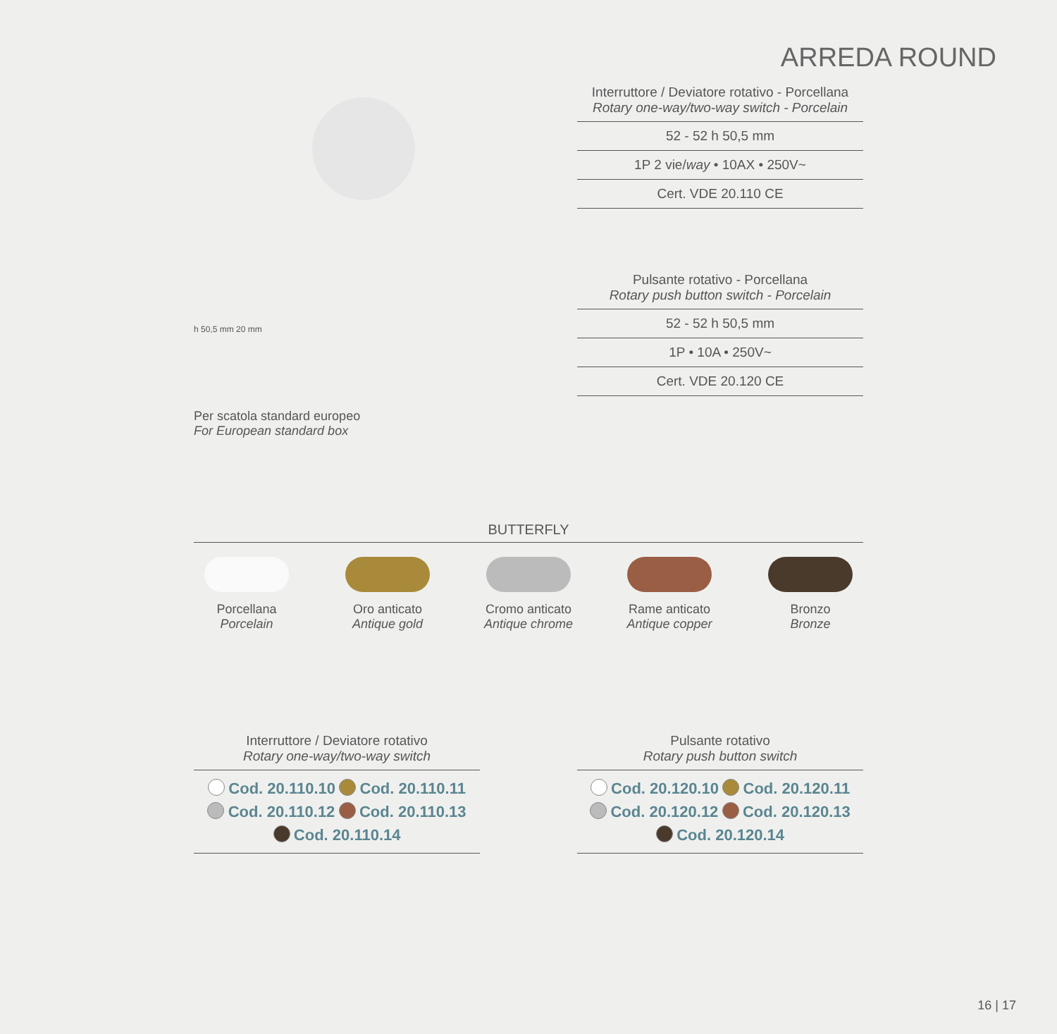ARREDA ROUND
Interruttore / Deviatore rotativo - Porcellana
Rotary one-way/two-way switch - Porcelain
52 - 52 h 50,5 mm
1P 2 vie/way • 10AX • 250V~
Cert. VDE 20.110 CE
Pulsante rotativo - Porcellana
Rotary push button switch - Porcelain
52 - 52 h 50,5 mm
1P • 10A • 250V~
Cert. VDE 20.120 CE
h 50,5 mm 20 mm
Per scatola standard europeo
For European standard box
BUTTERFLY
Porcellana
Porcelain
Oro anticato
Antique gold
Cromo anticato
Antique chrome
Rame anticato
Antique copper
Bronzo
Bronze
Interruttore / Deviatore rotativo
Rotary one-way/two-way switch
Cod. 20.110.10 Cod. 20.110.11
Cod. 20.110.12 Cod. 20.110.13
Cod. 20.110.14
Pulsante rotativo
Rotary push button switch
Cod. 20.120.10 Cod. 20.120.11
Cod. 20.120.12 Cod. 20.120.13
Cod. 20.120.14
16 | 17